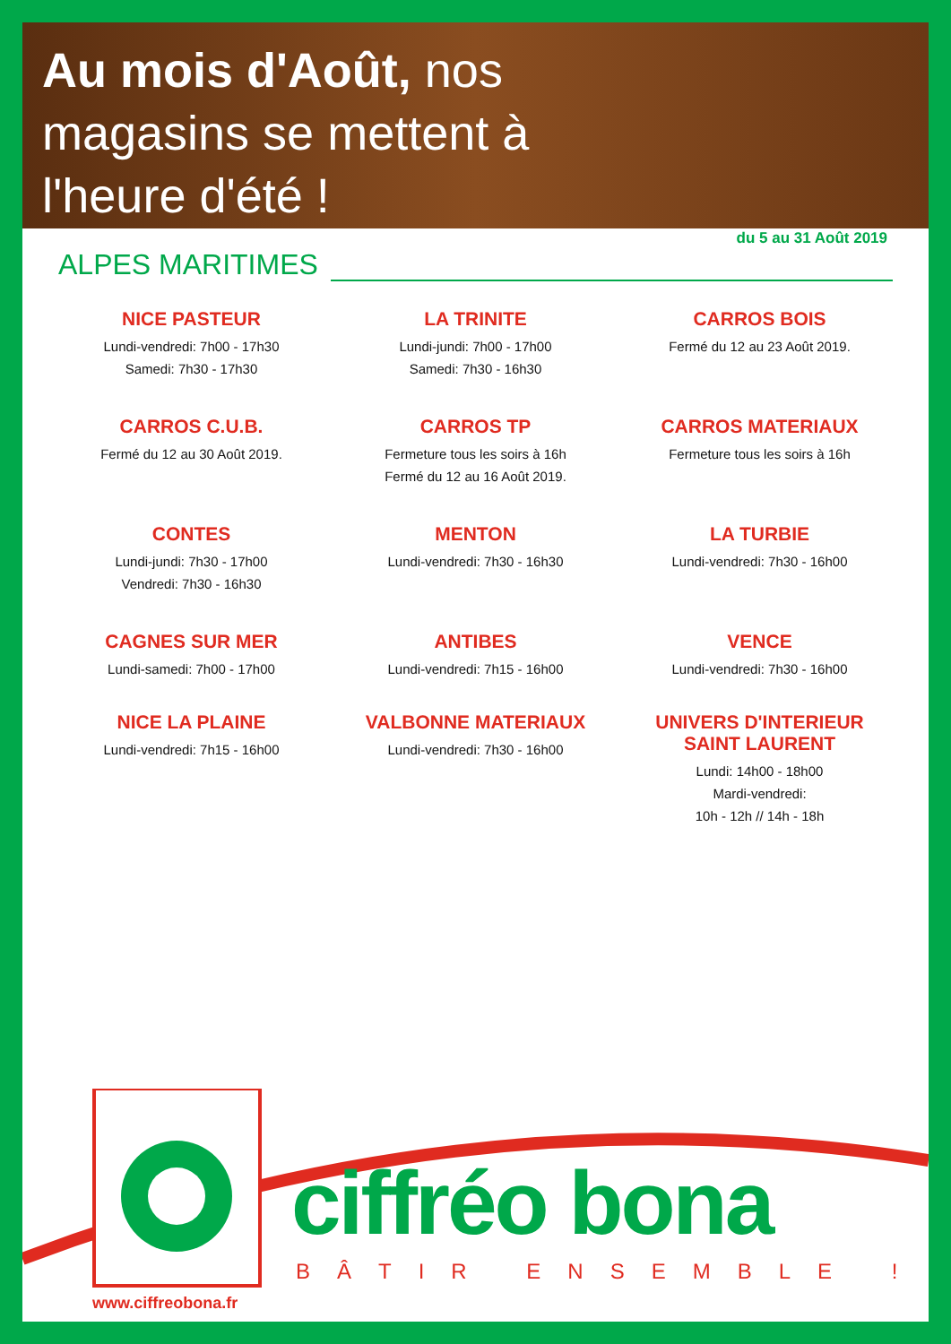Au mois d'Août, nos
magasins se mettent à
l'heure d'été !
ALPES MARITIMES
du 5 au 31 Août 2019
NICE PASTEUR
Lundi-vendredi: 7h00 - 17h30
Samedi: 7h30 - 17h30
LA TRINITE
Lundi-jundi: 7h00 - 17h00
Samedi: 7h30 - 16h30
CARROS BOIS
Fermé du 12 au 23 Août 2019.
CARROS C.U.B.
Fermé du 12 au 30 Août 2019.
CARROS TP
Fermeture tous les soirs à 16h
Fermé du 12 au 16 Août 2019.
CARROS MATERIAUX
Fermeture tous les soirs à 16h
CONTES
Lundi-jundi: 7h30 - 17h00
Vendredi: 7h30 - 16h30
MENTON
Lundi-vendredi: 7h30 - 16h30
LA TURBIE
Lundi-vendredi: 7h30 - 16h00
CAGNES SUR MER
Lundi-samedi: 7h00 - 17h00
ANTIBES
Lundi-vendredi: 7h15 - 16h00
VENCE
Lundi-vendredi: 7h30 - 16h00
NICE LA PLAINE
Lundi-vendredi: 7h15 - 16h00
VALBONNE MATERIAUX
Lundi-vendredi: 7h30 - 16h00
UNIVERS D'INTERIEUR
SAINT LAURENT
Lundi: 14h00 - 18h00
Mardi-vendredi:
10h - 12h // 14h - 18h
ciffréo bona
BÂTIR ENSEMBLE !
www.ciffreobona.fr